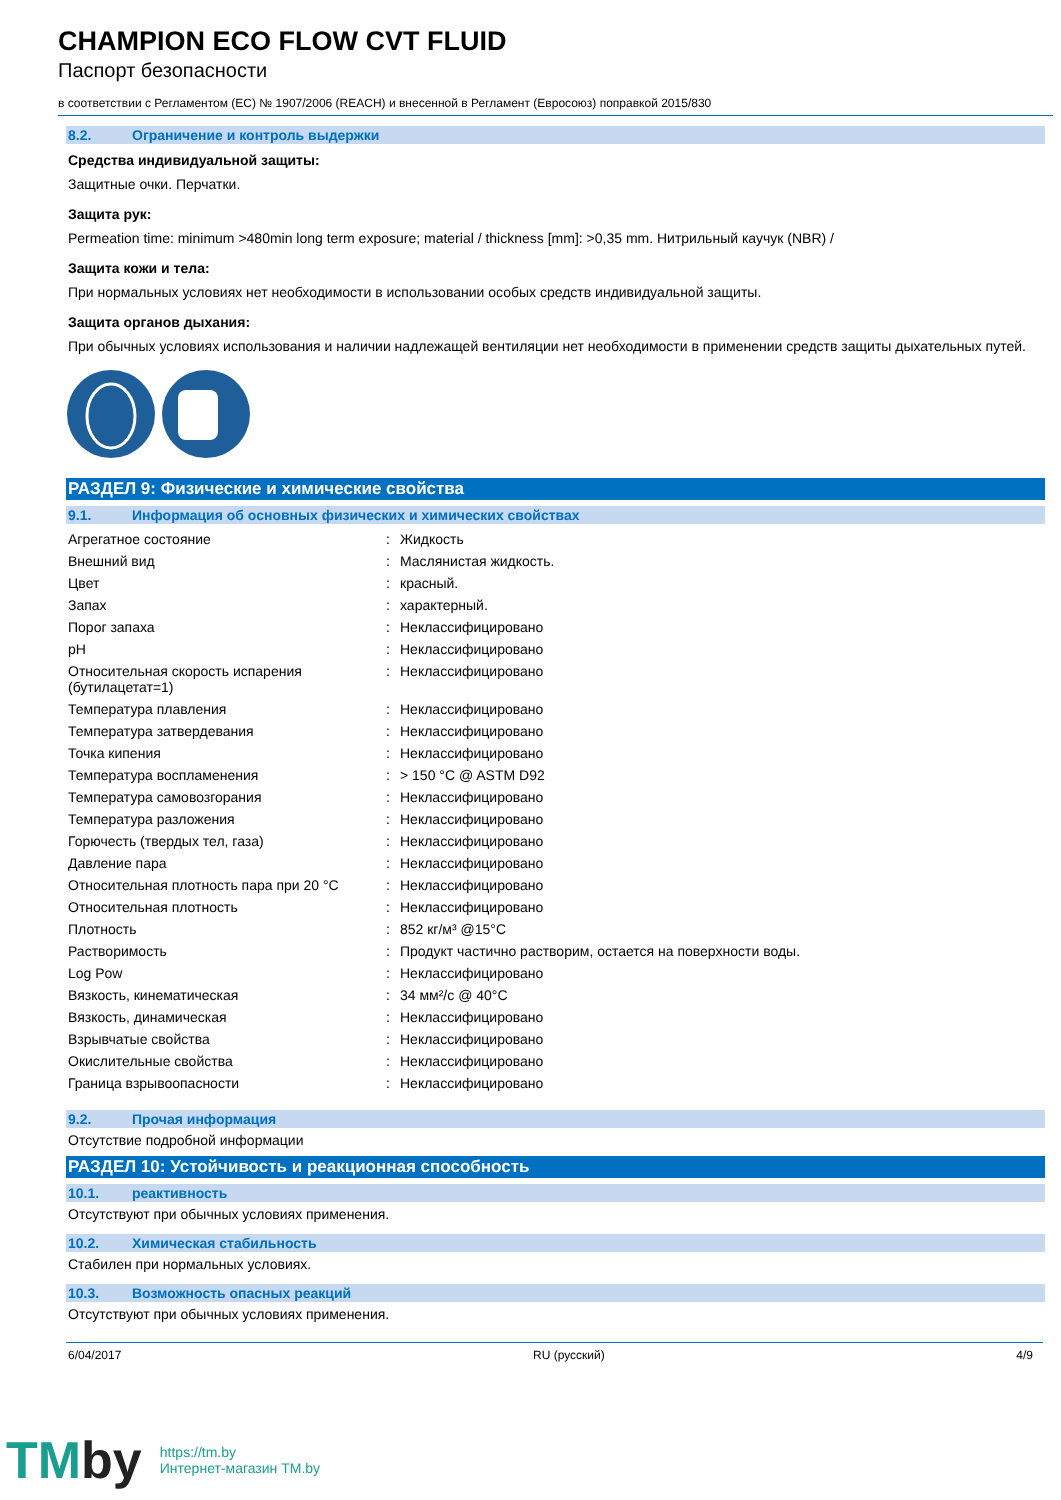CHAMPION ECO FLOW CVT FLUID
Паспорт безопасности
в соответствии с Регламентом (ЕС) № 1907/2006 (REACH) и внесенной в Регламент (Евросоюз) поправкой 2015/830
8.2. Ограничение и контроль выдержки
Средства индивидуальной защиты:
Защитные очки. Перчатки.
Защита рук:
Permeation time: minimum >480min long term exposure; material / thickness [mm]: >0,35 mm. Нитрильный каучук (NBR) /
Защита кожи и тела:
При нормальных условиях нет необходимости в использовании особых средств индивидуальной защиты.
Защита органов дыхания:
При обычных условиях использования и наличии надлежащей вентиляции нет необходимости в применении средств защиты дыхательных путей.
РАЗДЕЛ 9: Физические и химические свойства
9.1. Информация об основных физических и химических свойствах
| Агрегатное состояние | : | Жидкость |
| Внешний вид | : | Маслянистая жидкость. |
| Цвет | : | красный. |
| Запах | : | характерный. |
| Порог запаха | : | Неклассифицировано |
| pH | : | Неклассифицировано |
| Относительная скорость испарения (бутилацетат=1) | : | Неклассифицировано |
| Температура плавления | : | Неклассифицировано |
| Температура затвердевания | : | Неклассифицировано |
| Точка кипения | : | Неклассифицировано |
| Температура воспламенения | : | > 150 °C @ ASTM D92 |
| Температура самовозгорания | : | Неклассифицировано |
| Температура разложения | : | Неклассифицировано |
| Горючесть (твердых тел, газа) | : | Неклассифицировано |
| Давление пара | : | Неклассифицировано |
| Относительная плотность пара при 20 °C | : | Неклассифицировано |
| Относительная плотность | : | Неклассифицировано |
| Плотность | : | 852 кг/м³ @15°C |
| Растворимость | : | Продукт частично растворим, остается на поверхности воды. |
| Log Pow | : | Неклассифицировано |
| Вязкость, кинематическая | : | 34 мм²/с @ 40°C |
| Вязкость, динамическая | : | Неклассифицировано |
| Взрывчатые свойства | : | Неклассифицировано |
| Окислительные свойства | : | Неклассифицировано |
| Граница взрывоопасности | : | Неклассифицировано |
9.2. Прочая информация
Отсутствие подробной информации
РАЗДЕЛ 10: Устойчивость и реакционная способность
10.1. реактивность
Отсутствуют при обычных условиях применения.
10.2. Химическая стабильность
Стабилен при нормальных условиях.
10.3. Возможность опасных реакций
Отсутствуют при обычных условиях применения.
6/04/2017 RU (русский) 4/9
TMby
https://tm.by
Интернет-магазин TM.by